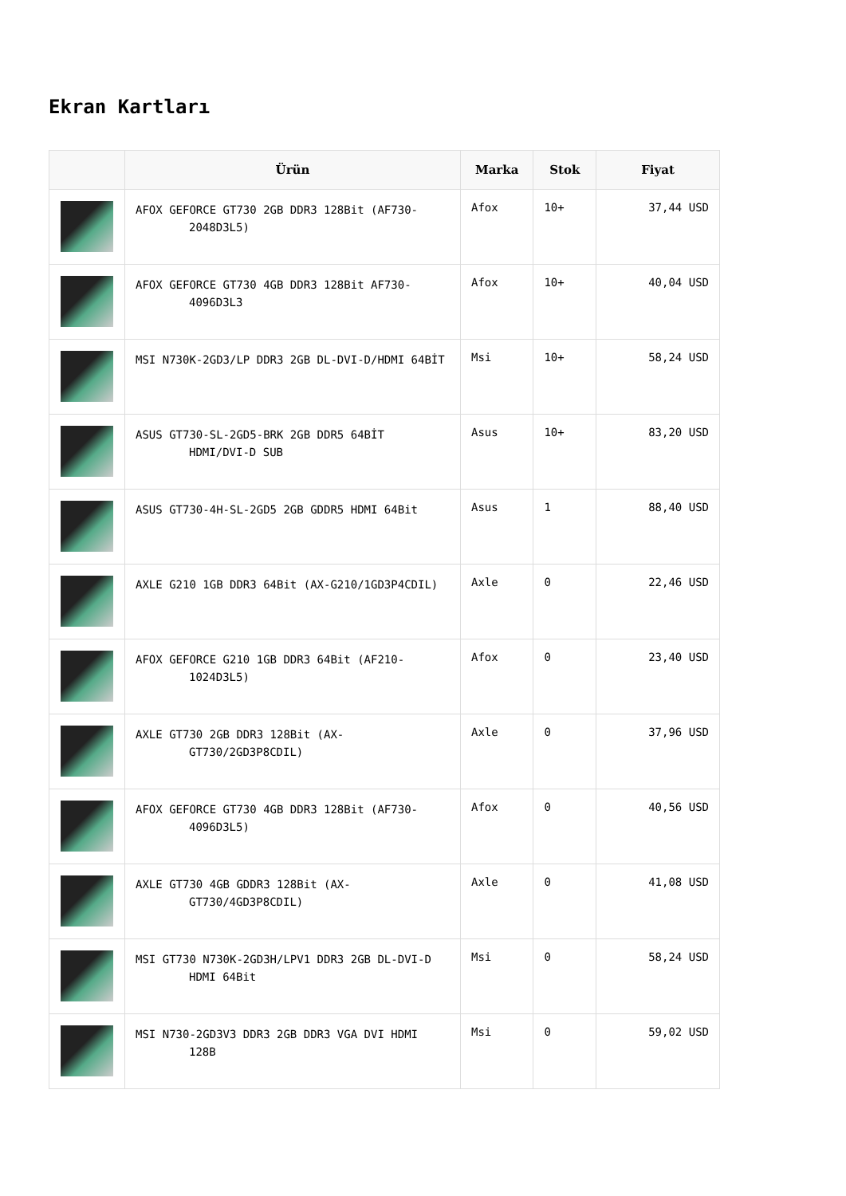Ekran Kartları
| | Ürün | Marka | Stok | Fiyat |
| --- | --- | --- | --- | --- |
| | AFOX GEFORCE GT730 2GB DDR3 128Bit (AF730-2048D3L5) | Afox | 10+ | 37,44 USD |
| | AFOX GEFORCE GT730 4GB DDR3 128Bit AF730-4096D3L3 | Afox | 10+ | 40,04 USD |
| | MSI N730K-2GD3/LP DDR3 2GB DL-DVI-D/HDMI 64BİT | Msi | 10+ | 58,24 USD |
| | ASUS GT730-SL-2GD5-BRK 2GB DDR5 64BİT HDMI/DVI-D SUB | Asus | 10+ | 83,20 USD |
| | ASUS GT730-4H-SL-2GD5 2GB GDDR5 HDMI 64Bit | Asus | 1 | 88,40 USD |
| | AXLE G210 1GB DDR3 64Bit (AX-G210/1GD3P4CDIL) | Axle | 0 | 22,46 USD |
| | AFOX GEFORCE G210 1GB DDR3 64Bit (AF210-1024D3L5) | Afox | 0 | 23,40 USD |
| | AXLE GT730 2GB DDR3 128Bit (AX-GT730/2GD3P8CDIL) | Axle | 0 | 37,96 USD |
| | AFOX GEFORCE GT730 4GB DDR3 128Bit (AF730-4096D3L5) | Afox | 0 | 40,56 USD |
| | AXLE GT730 4GB GDDR3 128Bit (AX-GT730/4GD3P8CDIL) | Axle | 0 | 41,08 USD |
| | MSI GT730 N730K-2GD3H/LPV1 DDR3 2GB DL-DVI-D HDMI 64Bit | Msi | 0 | 58,24 USD |
| | MSI N730-2GD3V3 DDR3 2GB DDR3 VGA DVI HDMI 128B | Msi | 0 | 59,02 USD |